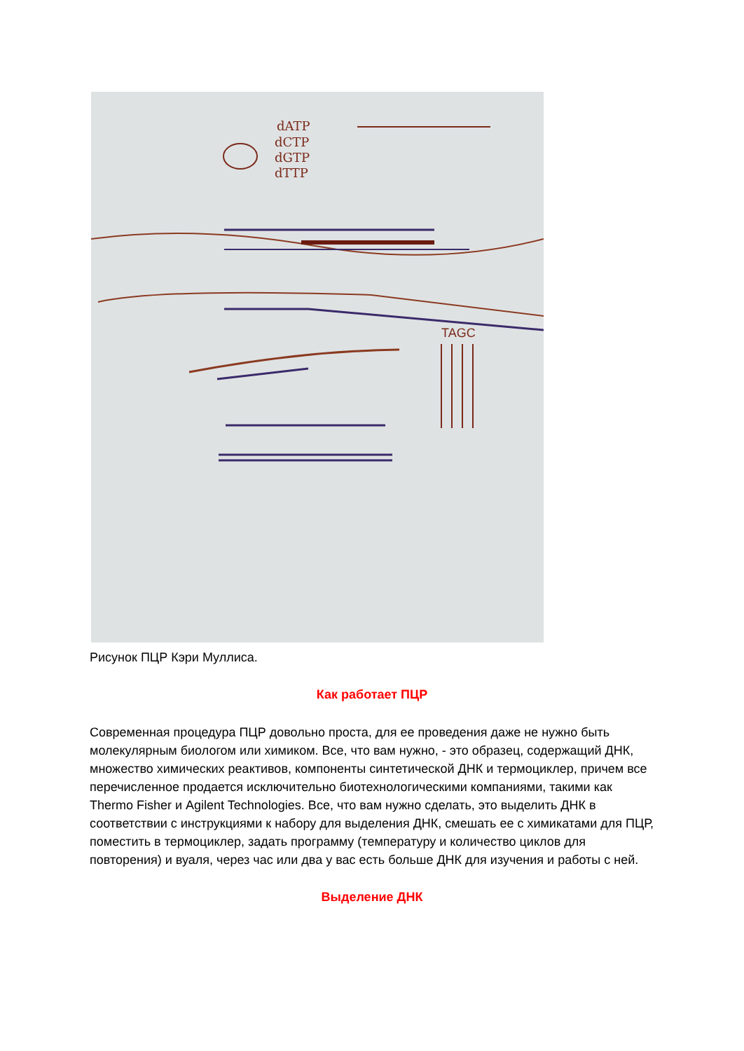dATP
dCTP
dGTP
dTTP
TAGC
Рисунок ПЦР Кэри Муллиса.
Как работает ПЦР
Современная процедура ПЦР довольно проста, для ее проведения даже не нужно быть молекулярным биологом или химиком. Все, что вам нужно, - это образец, содержащий ДНК, множество химических реактивов, компоненты синтетической ДНК и термоциклер, причем все перечисленное продается исключительно биотехнологическими компаниями, такими как Thermo Fisher и Agilent Technologies. Все, что вам нужно сделать, это выделить ДНК в соответствии с инструкциями к набору для выделения ДНК, смешать ее с химикатами для ПЦР, поместить в термоциклер, задать программу (температуру и количество циклов для повторения) и вуаля, через час или два у вас есть больше ДНК для изучения и работы с ней.
Выделение ДНК